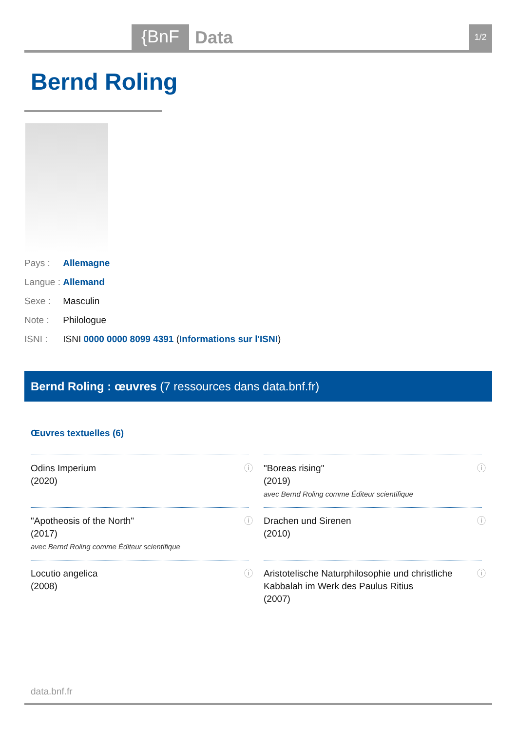{BnF Data 1/2
Bernd Roling
Pays : Allemagne
Langue : Allemand
Sexe : Masculin
Note : Philologue
ISNI : ISNI 0000 0000 8099 4391 (Informations sur l'ISNI)
Bernd Roling : œuvres (7 ressources dans data.bnf.fr)
Œuvres textuelles (6)
Odins Imperium
(2020)
ⓘ
"Boreas rising"
(2019)
avec Bernd Roling comme Éditeur scientifique
ⓘ
"Apotheosis of the North"
(2017)
avec Bernd Roling comme Éditeur scientifique
ⓘ
Drachen und Sirenen
(2010)
ⓘ
Locutio angelica
(2008)
ⓘ
Aristotelische Naturphilosophie und christliche Kabbalah im Werk des Paulus Ritius
(2007)
ⓘ
data.bnf.fr